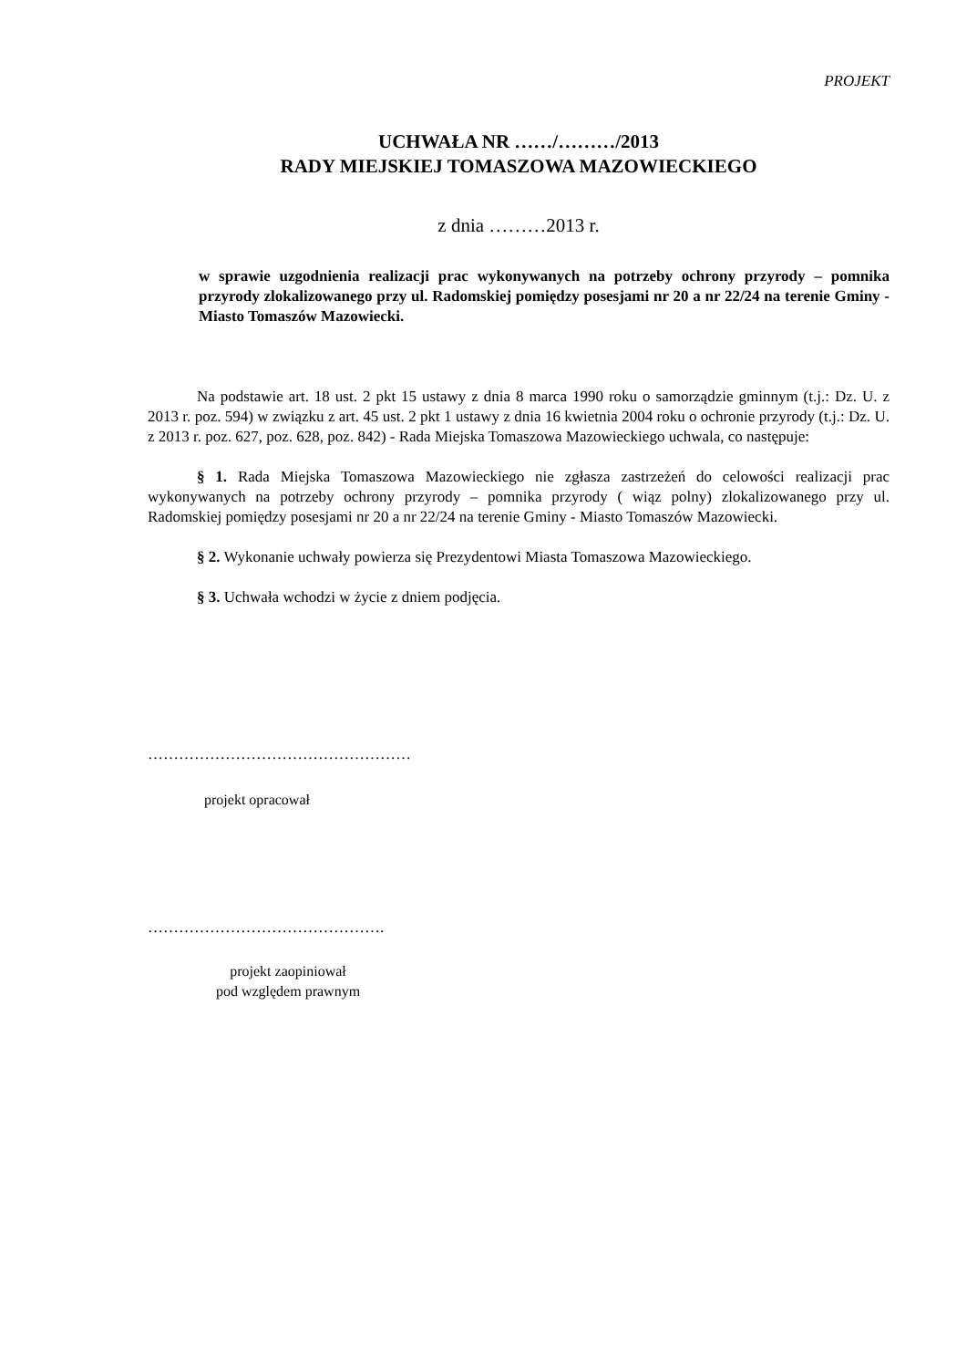PROJEKT
UCHWAŁA NR ……/………/2013
RADY MIEJSKIEJ TOMASZOWA MAZOWIECKIEGO
z dnia ………2013 r.
w sprawie uzgodnienia realizacji prac wykonywanych na potrzeby ochrony przyrody – pomnika przyrody zlokalizowanego przy ul. Radomskiej pomiędzy posesjami nr 20 a nr 22/24 na terenie Gminy - Miasto Tomaszów Mazowiecki.
Na podstawie art. 18 ust. 2 pkt 15 ustawy z dnia 8 marca 1990 roku o samorządzie gminnym (t.j.: Dz. U. z 2013 r. poz. 594) w związku z art. 45 ust. 2 pkt 1 ustawy z dnia 16 kwietnia 2004 roku o ochronie przyrody (t.j.: Dz. U. z 2013 r. poz. 627, poz. 628, poz. 842) - Rada Miejska Tomaszowa Mazowieckiego uchwala, co następuje:
§ 1. Rada Miejska Tomaszowa Mazowieckiego nie zgłasza zastrzeżeń do celowości realizacji prac wykonywanych na potrzeby ochrony przyrody – pomnika przyrody ( wiąz polny) zlokalizowanego przy ul. Radomskiej pomiędzy posesjami nr 20 a nr 22/24 na terenie Gminy - Miasto Tomaszów Mazowiecki.
§ 2. Wykonanie uchwały powierza się Prezydentowi Miasta Tomaszowa Mazowieckiego.
§ 3. Uchwała wchodzi w życie z dniem podjęcia.
……………………………………………
projekt opracował
……………………………………….
projekt zaopiniował
pod względem prawnym